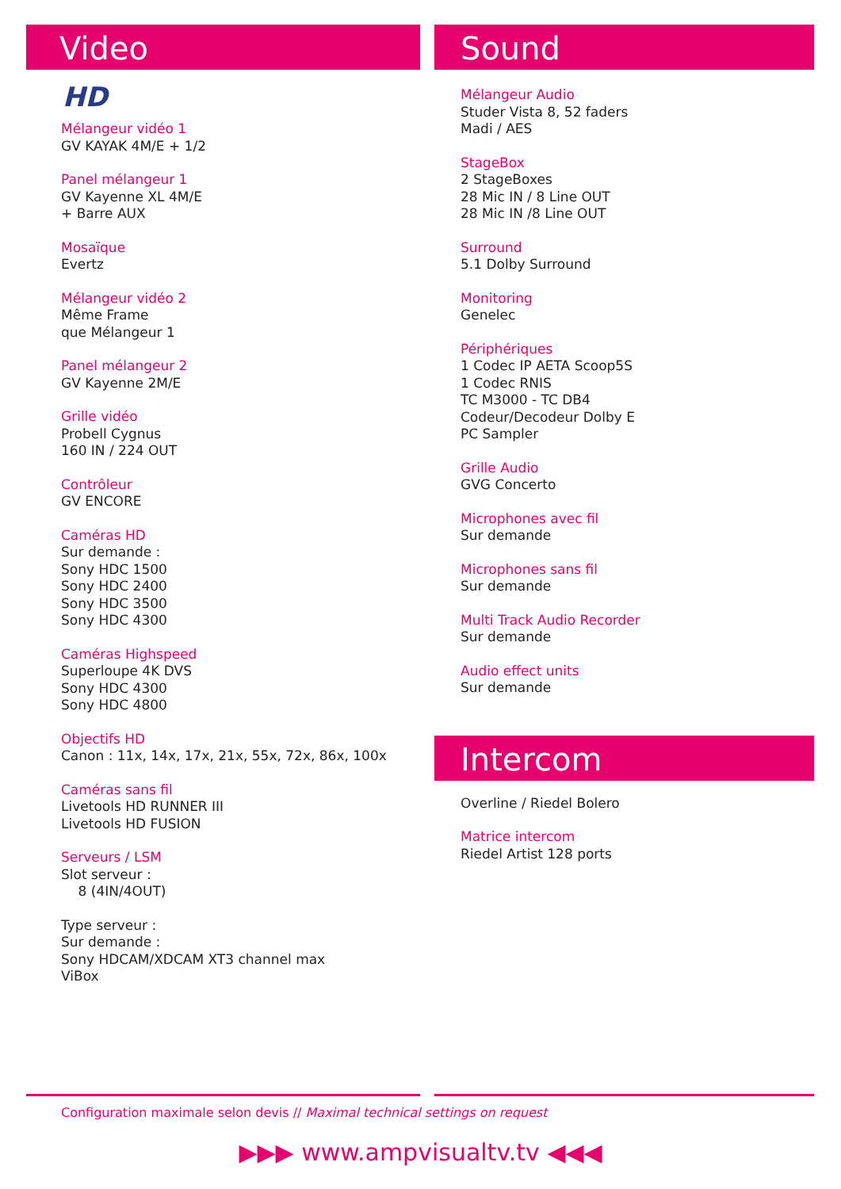Video
HD
Mélangeur vidéo 1
GV KAYAK 4M/E + 1/2
Panel mélangeur 1
GV Kayenne XL 4M/E
+ Barre AUX
Mosaïque
Evertz
Mélangeur vidéo 2
Même Frame
que Mélangeur 1
Panel mélangeur 2
GV Kayenne 2M/E
Grille vidéo
Probell Cygnus
160 IN / 224 OUT
Contrôleur
GV ENCORE
Caméras HD
Sur demande :
Sony HDC 1500
Sony HDC 2400
Sony HDC 3500
Sony HDC 4300
Caméras Highspeed
Superloupe 4K DVS
Sony HDC 4300
Sony HDC 4800
Objectifs HD
Canon : 11x, 14x, 17x, 21x, 55x, 72x, 86x, 100x
Caméras sans fil
Livetools HD RUNNER III
Livetools HD FUSION
Serveurs / LSM
Slot serveur :
8 (4IN/4OUT)
Type serveur :
Sur demande :
Sony HDCAM/XDCAM XT3 channel max
ViBox
Sound
Mélangeur Audio
Studer Vista 8, 52 faders
Madi / AES
StageBox
2 StageBoxes
28 Mic IN / 8 Line OUT
28 Mic IN /8 Line OUT
Surround
5.1 Dolby Surround
Monitoring
Genelec
Périphériques
1 Codec IP AETA Scoop5S
1 Codec RNIS
TC M3000 - TC DB4
Codeur/Decodeur Dolby E
PC Sampler
Grille Audio
GVG Concerto
Microphones avec fil
Sur demande
Microphones sans fil
Sur demande
Multi Track Audio Recorder
Sur demande
Audio effect units
Sur demande
Intercom
Overline / Riedel Bolero
Matrice intercom
Riedel Artist 128 ports
Configuration maximale selon devis // Maximal technical settings on request
▶▶▶ www.ampvisualtv.tv ◀◀◀